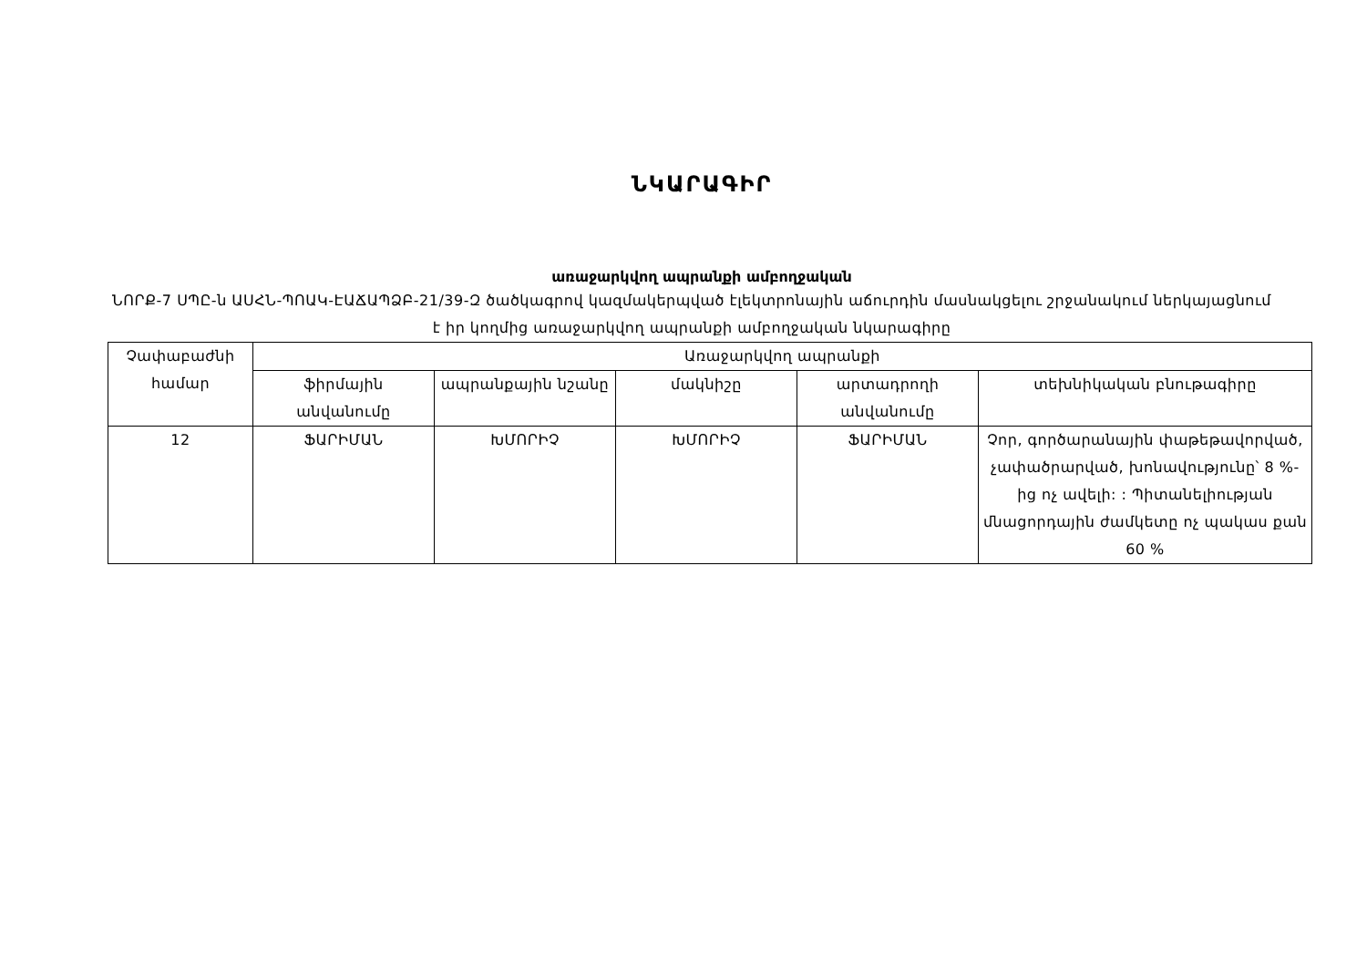ՆԿԱՐԱԳԻՐ
առաջարկվող ապրանքի ամբողջական
ՆՈՐՔ-7 ՍՊԸ-ն ԱՍՀՆ-ՊՈԱԿ-ԷԱՃԱՊՁԲ-21/39-Զ ծածկագրով կազմակերպված էլեկտրոնային աճուրդին մասնակցելու շրջանակում ներկայացնում է իր կողմից առաջարկվող ապրանքի ամբողջական նկարագիրը
| Չափաբաժնի համար | Առաջարկվող ապրանքի | | | | |
| --- | --- | --- | --- | --- | --- |
| | ֆիրմային անվանումը | ապրանքային նշանը | մակնիշը | արտադրողի անվանումը | տեխնիկական բնութագիրը |
| 12 | ՖԱՐԻՄԱՆ | ԽՄՈՐԻՉ | ԽՄՈՐԻՉ | ՖԱՐԻՄԱՆ | Չոր, գործարանային փաթեթավորված, չափածրարված, խոնավությունը՝ 8 %-ից ոչ ավելի: : Պիտանելիության մնացորդային ժամկետը ոչ պակաս քան 60 % |